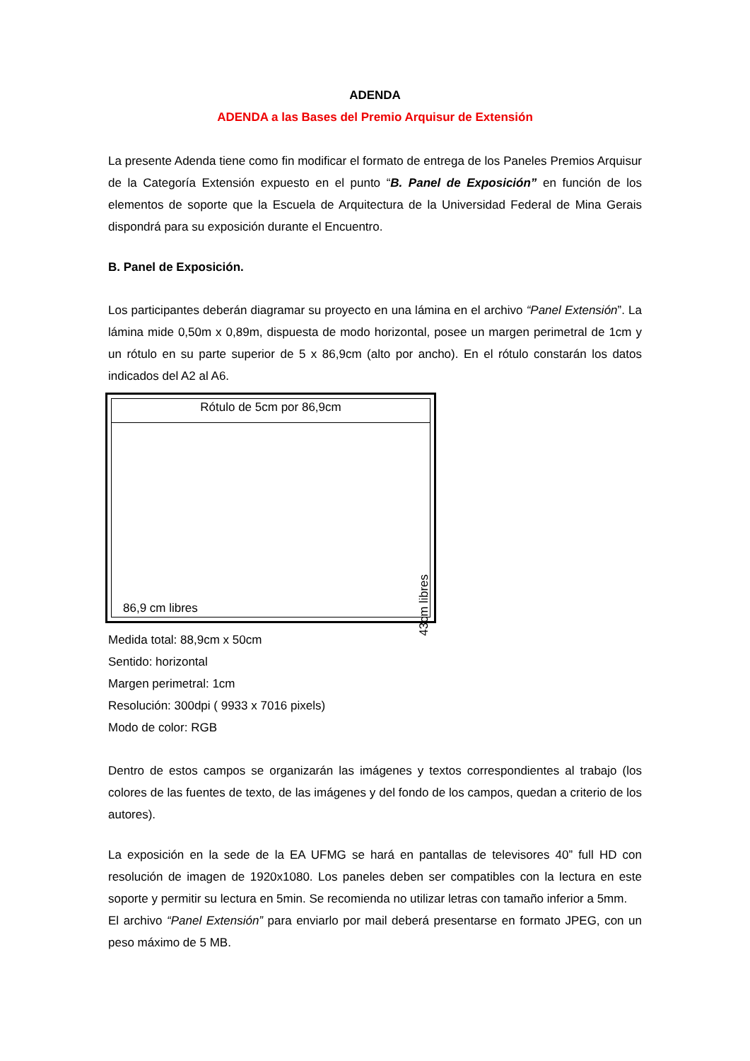ADENDA
ADENDA a las Bases del Premio Arquisur de Extensión
La presente Adenda tiene como fin modificar el formato de entrega de los Paneles Premios Arquisur de la Categoría Extensión expuesto en el punto “B. Panel de Exposición” en función de los elementos de soporte que la Escuela de Arquitectura de la Universidad Federal de Mina Gerais dispondrá para su exposición durante el Encuentro.
B. Panel de Exposición.
Los participantes deberán diagramar su proyecto en una lámina en el archivo “Panel Extensión”. La lámina mide 0,50m x 0,89m, dispuesta de modo horizontal, posee un margen perimetral de 1cm y un rótulo en su parte superior de 5 x 86,9cm (alto por ancho). En el rótulo constarán los datos indicados del A2 al A6.
Rótulo de 5cm por 86,9cm
86,9 cm libres
43cm libres
Medida total: 88,9cm x 50cm
Sentido: horizontal
Margen perimetral: 1cm
Resolución: 300dpi ( 9933 x 7016 pixels)
Modo de color: RGB
Dentro de estos campos se organizarán las imágenes y textos correspondientes al trabajo (los colores de las fuentes de texto, de las imágenes y del fondo de los campos, quedan a criterio de los autores).
La exposición en la sede de la EA UFMG se hará en pantallas de televisores 40” full HD con resolución de imagen de 1920x1080. Los paneles deben ser compatibles con la lectura en este soporte y permitir su lectura en 5min. Se recomienda no utilizar letras con tamaño inferior a 5mm.
El archivo “Panel Extensión” para enviarlo por mail deberá presentarse en formato JPEG, con un peso máximo de 5 MB.